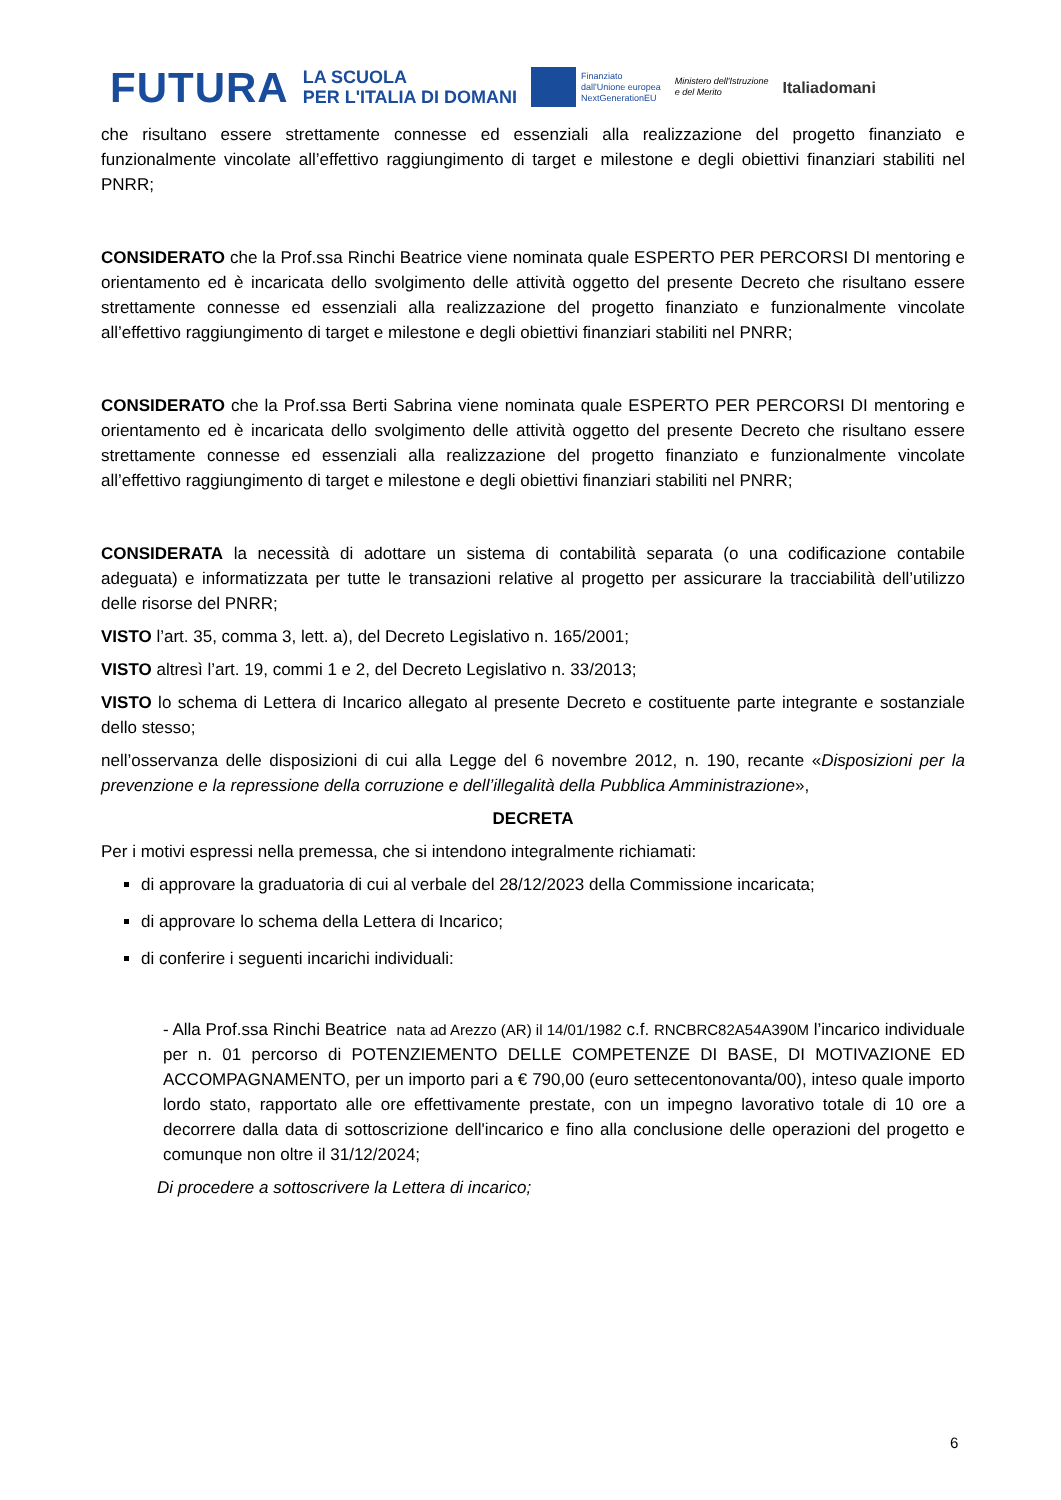FUTURA LA SCUOLA
PER L'ITALIA DI DOMANI Finanziato
dall'Unione europea
NextGenerationEU Ministero dell'Istruzione
e del Merito Italiadomani
che risultano essere strettamente connesse ed essenziali alla realizzazione del progetto finanziato e funzionalmente vincolate all’effettivo raggiungimento di target e milestone e degli obiettivi finanziari stabiliti nel PNRR;
CONSIDERATO che la Prof.ssa Rinchi Beatrice viene nominata quale ESPERTO PER PERCORSI DI mentoring e orientamento ed è incaricata dello svolgimento delle attività oggetto del presente Decreto che risultano essere strettamente connesse ed essenziali alla realizzazione del progetto finanziato e funzionalmente vincolate all’effettivo raggiungimento di target e milestone e degli obiettivi finanziari stabiliti nel PNRR;
CONSIDERATO che la Prof.ssa Berti Sabrina viene nominata quale ESPERTO PER PERCORSI DI mentoring e orientamento ed è incaricata dello svolgimento delle attività oggetto del presente Decreto che risultano essere strettamente connesse ed essenziali alla realizzazione del progetto finanziato e funzionalmente vincolate all’effettivo raggiungimento di target e milestone e degli obiettivi finanziari stabiliti nel PNRR;
CONSIDERATA la necessità di adottare un sistema di contabilità separata (o una codificazione contabile adeguata) e informatizzata per tutte le transazioni relative al progetto per assicurare la tracciabilità dell’utilizzo delle risorse del PNRR;
VISTO l’art. 35, comma 3, lett. a), del Decreto Legislativo n. 165/2001;
VISTO altresì l’art. 19, commi 1 e 2, del Decreto Legislativo n. 33/2013;
VISTO lo schema di Lettera di Incarico allegato al presente Decreto e costituente parte integrante e sostanziale dello stesso;
nell’osservanza delle disposizioni di cui alla Legge del 6 novembre 2012, n. 190, recante «Disposizioni per la prevenzione e la repressione della corruzione e dell’illegalità della Pubblica Amministrazione»,
DECRETA
Per i motivi espressi nella premessa, che si intendono integralmente richiamati:
di approvare la graduatoria di cui al verbale del 28/12/2023 della Commissione incaricata;
di approvare lo schema della Lettera di Incarico;
di conferire i seguenti incarichi individuali:
- Alla Prof.ssa Rinchi Beatrice nata ad Arezzo (AR) il 14/01/1982 c.f. RNCBRC82A54A390M l’incarico individuale per n. 01 percorso di POTENZIEMENTO DELLE COMPETENZE DI BASE, DI MOTIVAZIONE ED ACCOMPAGNAMENTO, per un importo pari a € 790,00 (euro settecentonovanta/00), inteso quale importo lordo stato, rapportato alle ore effettivamente prestate, con un impegno lavorativo totale di 10 ore a decorrere dalla data di sottoscrizione dell'incarico e fino alla conclusione delle operazioni del progetto e comunque non oltre il 31/12/2024;
Di procedere a sottoscrivere la Lettera di incarico;
6